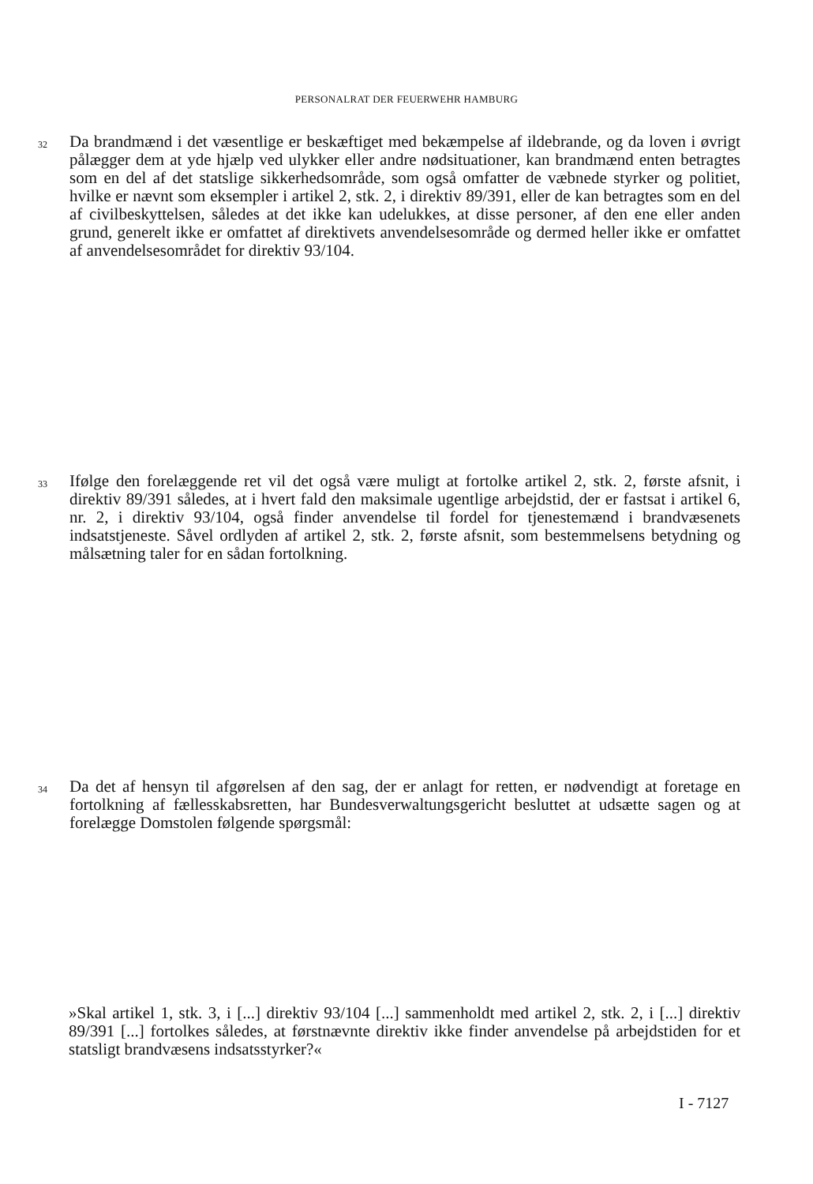PERSONALRAT DER FEUERWEHR HAMBURG
32
Da brandmænd i det væsentlige er beskæftiget med bekæmpelse af ildebrande, og da loven i øvrigt pålægger dem at yde hjælp ved ulykker eller andre nødsituationer, kan brandmænd enten betragtes som en del af det statslige sikkerhedsområde, som også omfatter de væbnede styrker og politiet, hvilke er nævnt som eksempler i artikel 2, stk. 2, i direktiv 89/391, eller de kan betragtes som en del af civilbeskyttelsen, således at det ikke kan udelukkes, at disse personer, af den ene eller anden grund, generelt ikke er omfattet af direktivets anvendelsesområde og dermed heller ikke er omfattet af anvendelsesområdet for direktiv 93/104.
33
Ifølge den forelæggende ret vil det også være muligt at fortolke artikel 2, stk. 2, første afsnit, i direktiv 89/391 således, at i hvert fald den maksimale ugentlige arbejdstid, der er fastsat i artikel 6, nr. 2, i direktiv 93/104, også finder anvendelse til fordel for tjenestemænd i brandvæsenets indsatstjeneste. Såvel ordlyden af artikel 2, stk. 2, første afsnit, som bestemmelsens betydning og målsætning taler for en sådan fortolkning.
34
Da det af hensyn til afgørelsen af den sag, der er anlagt for retten, er nødvendigt at foretage en fortolkning af fællesskabsretten, har Bundesverwaltungsgericht besluttet at udsætte sagen og at forelægge Domstolen følgende spørgsmål:
»Skal artikel 1, stk. 3, i [...] direktiv 93/104 [...] sammenholdt med artikel 2, stk. 2, i [...] direktiv 89/391 [...] fortolkes således, at førstnævnte direktiv ikke finder anvendelse på arbejdstiden for et statsligt brandvæsens indsatsstyrker?«
I - 7127